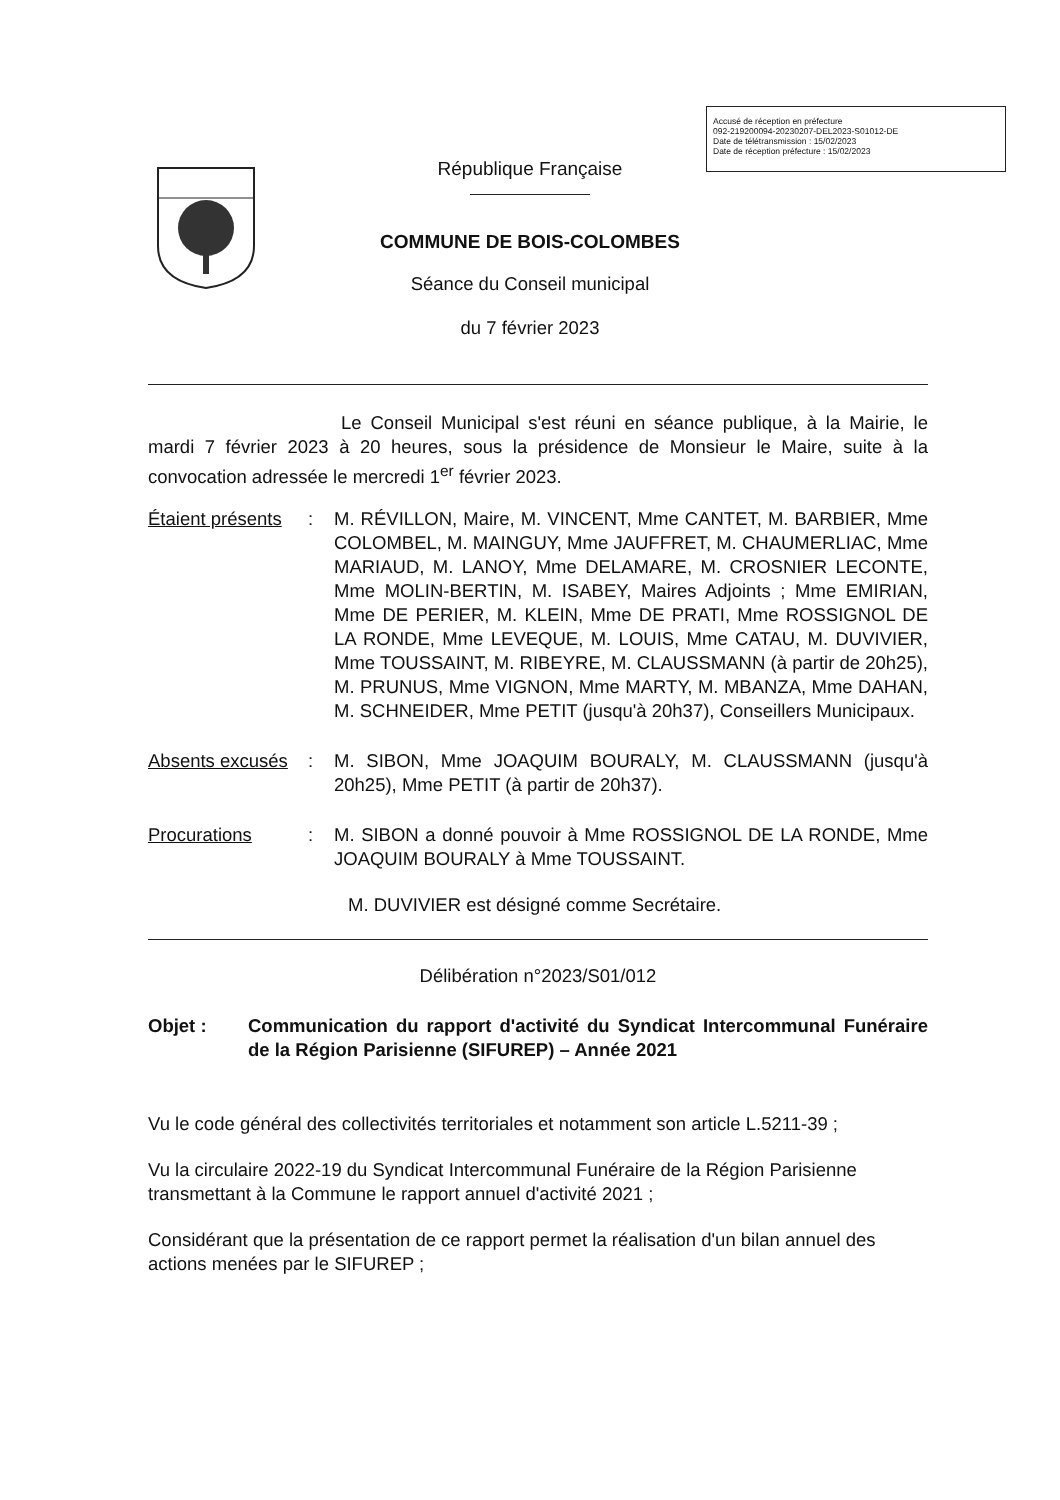Accusé de réception en préfecture
092-219200094-20230207-DEL2023-S01012-DE
Date de télétransmission : 15/02/2023
Date de réception préfecture : 15/02/2023
République Française
COMMUNE DE BOIS-COLOMBES
Séance du Conseil municipal
du 7 février 2023
Le Conseil Municipal s'est réuni en séance publique, à la Mairie, le mardi 7 février 2023 à 20 heures, sous la présidence de Monsieur le Maire, suite à la convocation adressée le mercredi 1<sup>er</sup> février 2023.
Étaient présents: M. RÉVILLON, Maire, M. VINCENT, Mme CANTET, M. BARBIER, Mme COLOMBEL, M. MAINGUY, Mme JAUFFRET, M. CHAUMERLIAC, Mme MARIAUD, M. LANOY, Mme DELAMARE, M. CROSNIER LECONTE, Mme MOLIN-BERTIN, M. ISABEY, Maires Adjoints ; Mme EMIRIAN, Mme DE PERIER, M. KLEIN, Mme DE PRATI, Mme ROSSIGNOL DE LA RONDE, Mme LEVEQUE, M. LOUIS, Mme CATAU, M. DUVIVIER, Mme TOUSSAINT, M. RIBEYRE, M. CLAUSSMANN (à partir de 20h25), M. PRUNUS, Mme VIGNON, Mme MARTY, M. MBANZA, Mme DAHAN, M. SCHNEIDER, Mme PETIT (jusqu'à 20h37), Conseillers Municipaux.
Absents excusés: M. SIBON, Mme JOAQUIM BOURALY, M. CLAUSSMANN (jusqu'à 20h25), Mme PETIT (à partir de 20h37).
Procurations: M. SIBON a donné pouvoir à Mme ROSSIGNOL DE LA RONDE, Mme JOAQUIM BOURALY à Mme TOUSSAINT.
M. DUVIVIER est désigné comme Secrétaire.
Délibération n°2023/S01/012
Objet : Communication du rapport d'activité du Syndicat Intercommunal Funéraire de la Région Parisienne (SIFUREP) – Année 2021
Vu le code général des collectivités territoriales et notamment son article L.5211-39 ;
Vu la circulaire 2022-19 du Syndicat Intercommunal Funéraire de la Région Parisienne transmettant à la Commune le rapport annuel d'activité 2021 ;
Considérant que la présentation de ce rapport permet la réalisation d'un bilan annuel des actions menées par le SIFUREP ;